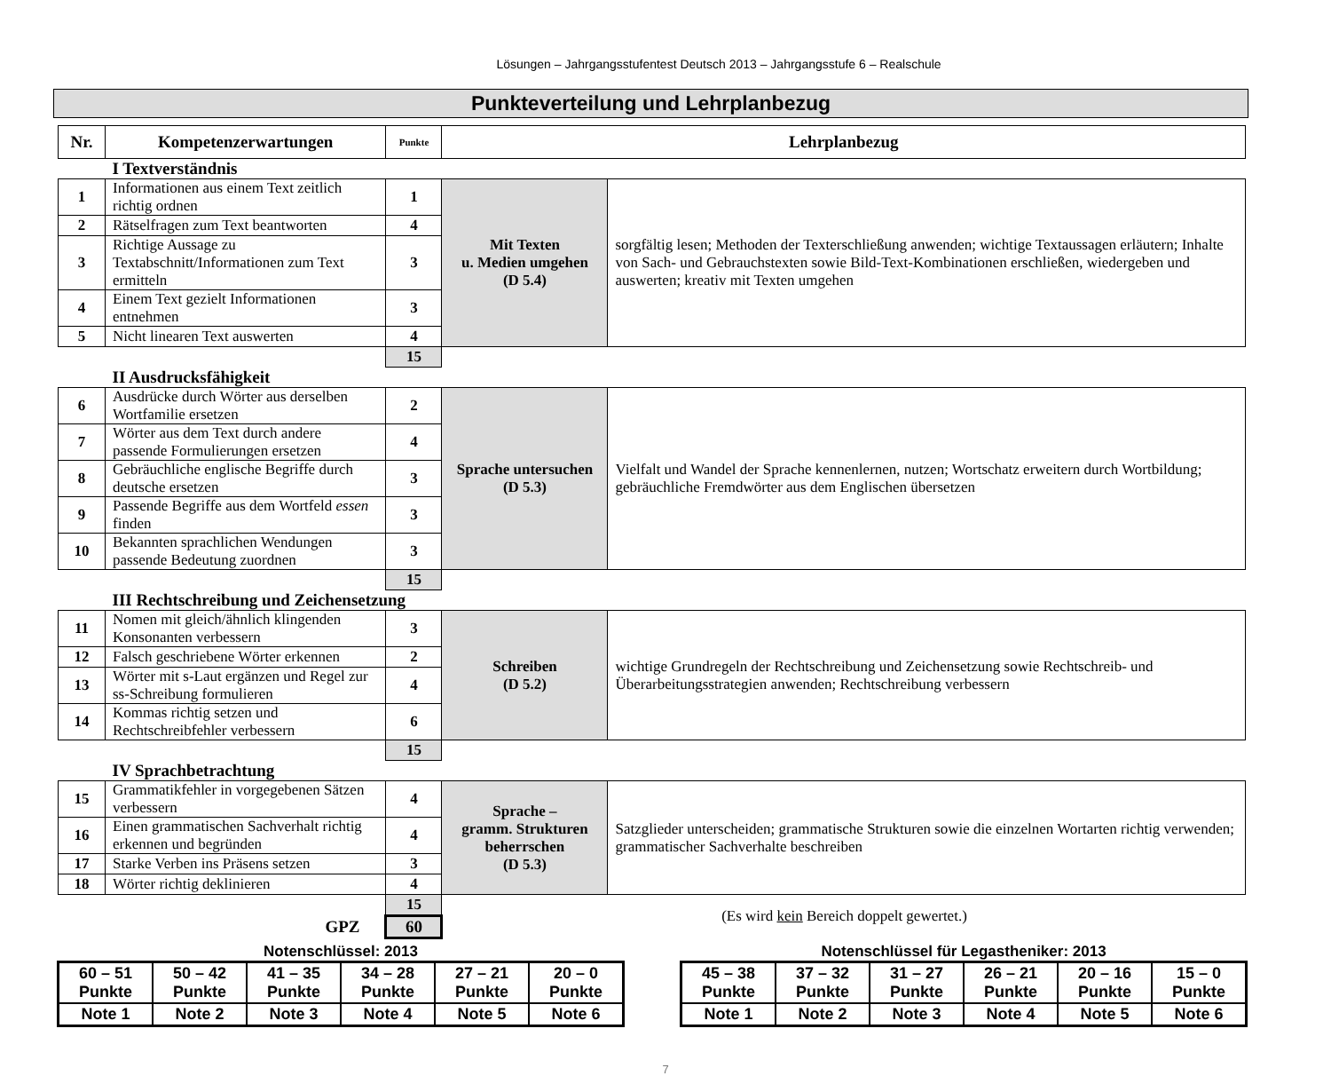Lösungen – Jahrgangsstufentest Deutsch 2013 – Jahrgangsstufe 6 – Realschule
Punkteverteilung und Lehrplanbezug
| Nr. | Kompetenzerwartungen | Punkte | Lehrplanbezug | |
| --- | --- | --- | --- | --- |
| | I Textverständnis | | | |
| 1 | Informationen aus einem Text zeitlich richtig ordnen | 1 | Mit Texten u. Medien umgehen (D 5.4) | sorgfältig lesen; Methoden der Texterschließung anwenden; wichtige Textaussagen erläutern; Inhalte von Sach- und Gebrauchstexten sowie Bild-Text-Kombinationen erschließen, wiedergeben und auswerten; kreativ mit Texten umgehen |
| 2 | Rätselfragen zum Text beantworten | 4 | | |
| 3 | Richtige Aussage zu Textabschnitt/Informationen zum Text ermitteln | 3 | | |
| 4 | Einem Text gezielt Informationen entnehmen | 3 | | |
| 5 | Nicht linearen Text auswerten | 4 | | |
| | | 15 | | |
| | II Ausdrucksfähigkeit | | | |
| 6 | Ausdrücke durch Wörter aus derselben Wortfamilie ersetzen | 2 | Sprache untersuchen (D 5.3) | Vielfalt und Wandel der Sprache kennenlernen, nutzen; Wortschatz erweitern durch Wortbildung; gebräuchliche Fremdwörter aus dem Englischen übersetzen |
| 7 | Wörter aus dem Text durch andere passende Formulierungen ersetzen | 4 | | |
| 8 | Gebräuchliche englische Begriffe durch deutsche ersetzen | 3 | | |
| 9 | Passende Begriffe aus dem Wortfeld essen finden | 3 | | |
| 10 | Bekannten sprachlichen Wendungen passende Bedeutung zuordnen | 3 | | |
| | | 15 | | |
| | III Rechtschreibung und Zeichensetzung | | | |
| 11 | Nomen mit gleich/ähnlich klingenden Konsonanten verbessern | 3 | Schreiben (D 5.2) | wichtige Grundregeln der Rechtschreibung und Zeichensetzung sowie Rechtschreib- und Überarbeitungsstrategien anwenden; Rechtschreibung verbessern |
| 12 | Falsch geschriebene Wörter erkennen | 2 | | |
| 13 | Wörter mit s-Laut ergänzen und Regel zur ss-Schreibung formulieren | 4 | | |
| 14 | Kommas richtig setzen und Rechtschreibfehler verbessern | 6 | | |
| | | 15 | | |
| | IV Sprachbetrachtung | | | |
| 15 | Grammatikfehler in vorgegebenen Sätzen verbessern | 4 | Sprache – gramm. Strukturen beherrschen (D 5.3) | Satzglieder unterscheiden; grammatische Strukturen sowie die einzelnen Wortarten richtig verwenden; grammatischer Sachverhalte beschreiben |
| 16 | Einen grammatischen Sachverhalt richtig erkennen und begründen | 4 | | |
| 17 | Starke Verben ins Präsens setzen | 3 | | |
| 18 | Wörter richtig deklinieren | 4 | | |
| | | 15 | (Es wird kein Bereich doppelt gewertet.) | |
| GPZ | | 60 | | |
Notenschlüssel: 2013
| 60 – 51 Punkte | 50 – 42 Punkte | 41 – 35 Punkte | 34 – 28 Punkte | 27 – 21 Punkte | 20 – 0 Punkte |
| Note 1 | Note 2 | Note 3 | Note 4 | Note 5 | Note 6 |
Notenschlüssel für Legastheniker: 2013
| 45 – 38 Punkte | 37 – 32 Punkte | 31 – 27 Punkte | 26 – 21 Punkte | 20 – 16 Punkte | 15 – 0 Punkte |
| Note 1 | Note 2 | Note 3 | Note 4 | Note 5 | Note 6 |
7